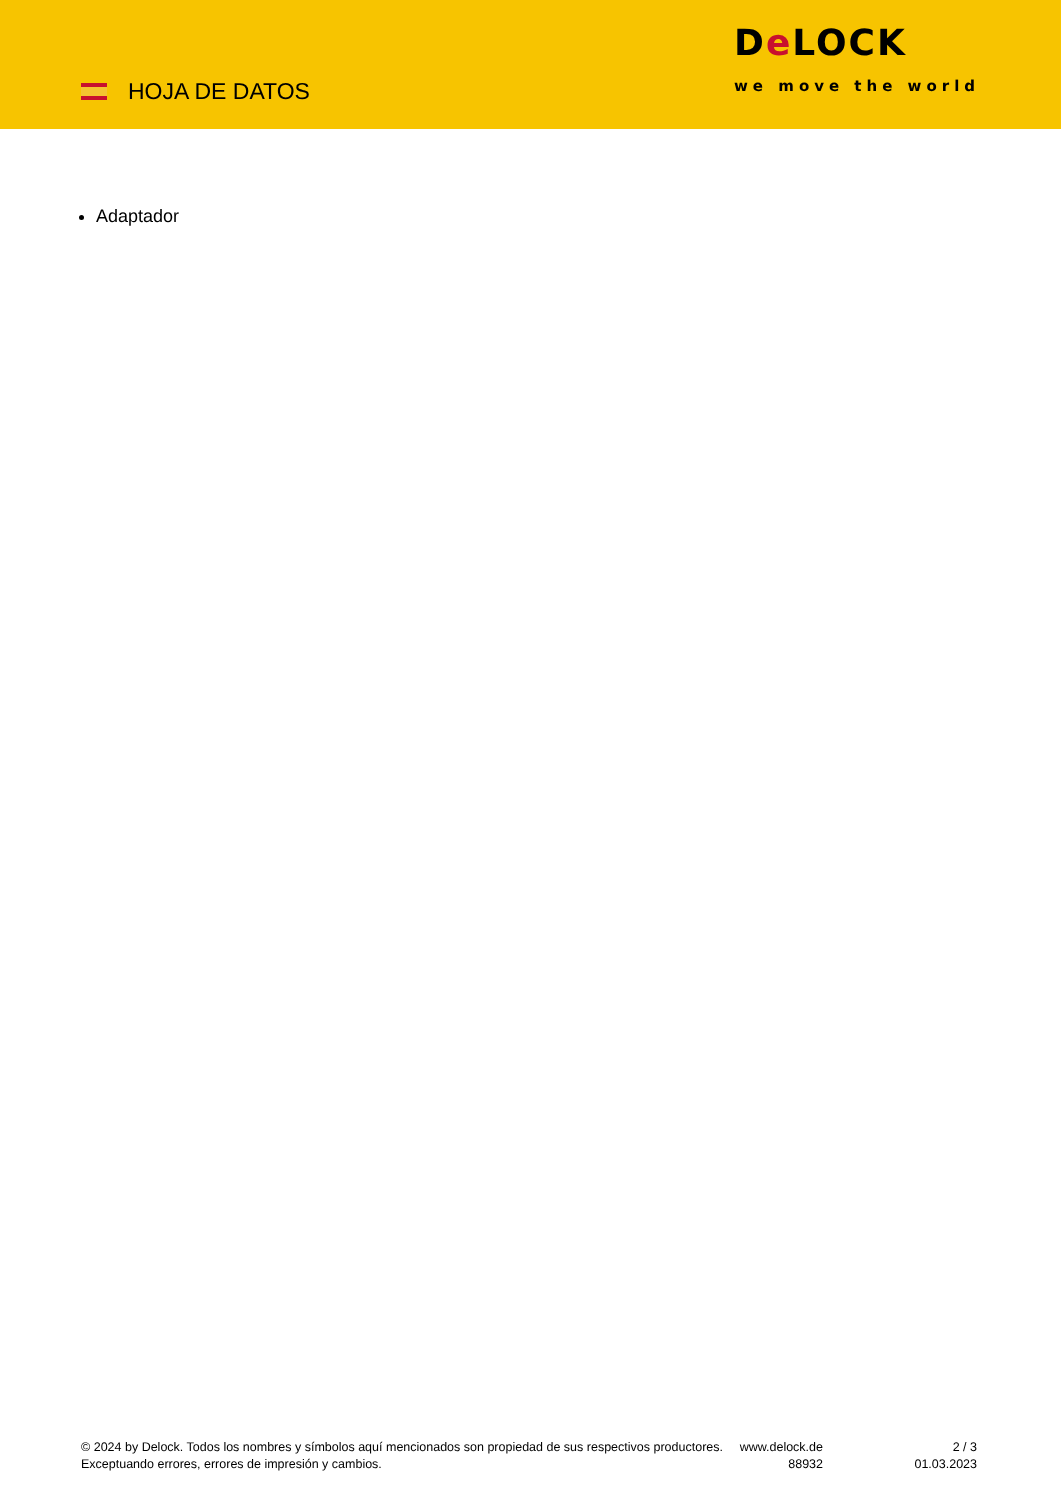HOJA DE DATOS
De LOCK
we move the world
Adaptador
© 2024 by Delock. Todos los nombres y símbolos aquí mencionados son propiedad de sus respectivos productores. Exceptuando errores, errores de impresión y cambios.
www.delock.de
88932
2 / 3
01.03.2023